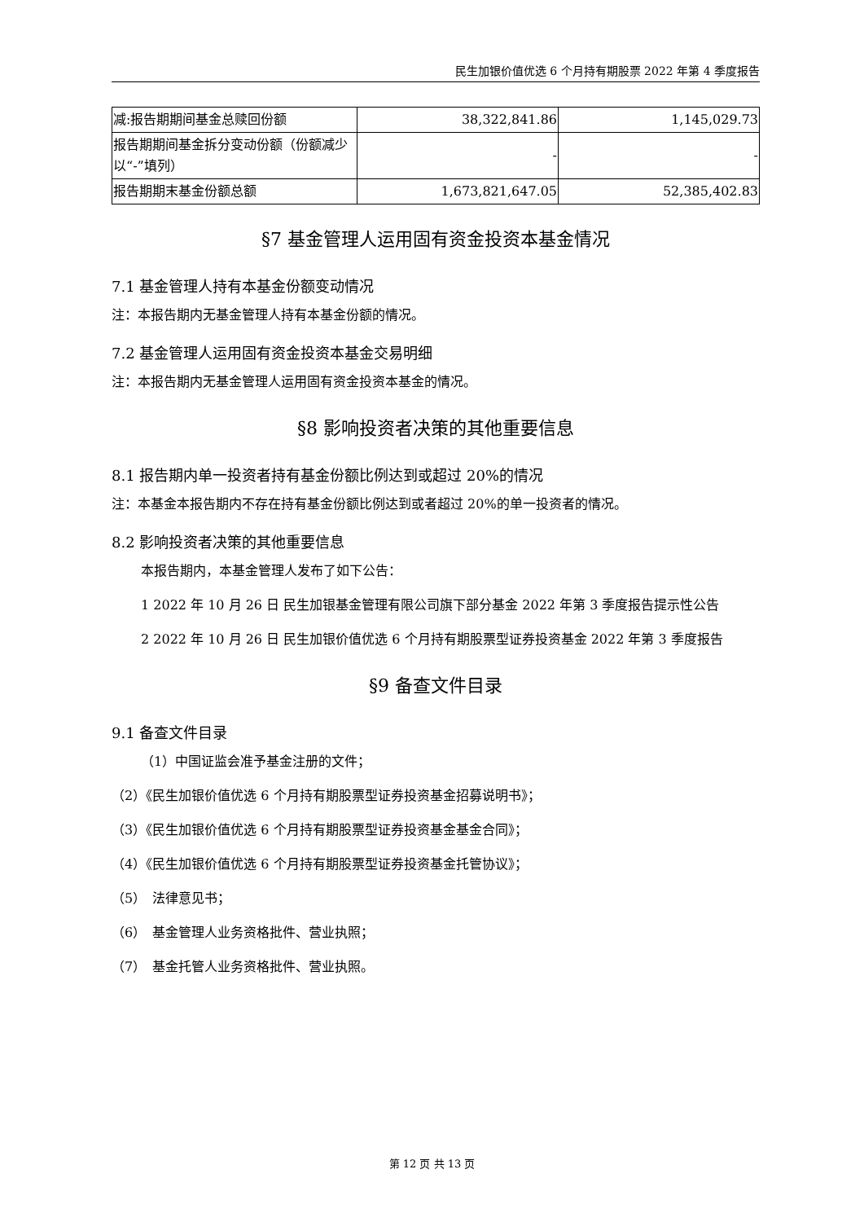民生加银价值优选 6 个月持有期股票 2022 年第 4 季度报告
| 减:报告期期间基金总赎回份额 | 38,322,841.86 | 1,145,029.73 |
| 报告期期间基金拆分变动份额（份额减少以“-”填列） | - | - |
| 报告期期末基金份额总额 | 1,673,821,647.05 | 52,385,402.83 |
§7 基金管理人运用固有资金投资本基金情况
7.1 基金管理人持有本基金份额变动情况
注：本报告期内无基金管理人持有本基金份额的情况。
7.2 基金管理人运用固有资金投资本基金交易明细
注：本报告期内无基金管理人运用固有资金投资本基金的情况。
§8 影响投资者决策的其他重要信息
8.1 报告期内单一投资者持有基金份额比例达到或超过 20%的情况
注：本基金本报告期内不存在持有基金份额比例达到或者超过 20%的单一投资者的情况。
8.2 影响投资者决策的其他重要信息
本报告期内，本基金管理人发布了如下公告：
1 2022 年 10 月 26 日 民生加银基金管理有限公司旗下部分基金 2022 年第 3 季度报告提示性公告
2 2022 年 10 月 26 日 民生加银价值优选 6 个月持有期股票型证券投资基金 2022 年第 3 季度报告
§9 备查文件目录
9.1 备查文件目录
（1）中国证监会准予基金注册的文件；
（2）《民生加银价值优选 6 个月持有期股票型证券投资基金招募说明书》；
（3）《民生加银价值优选 6 个月持有期股票型证券投资基金基金合同》；
（4）《民生加银价值优选 6 个月持有期股票型证券投资基金托管协议》；
（5）　法律意见书；
（6）　基金管理人业务资格批件、营业执照；
（7）　基金托管人业务资格批件、营业执照。
第 12 页 共 13 页